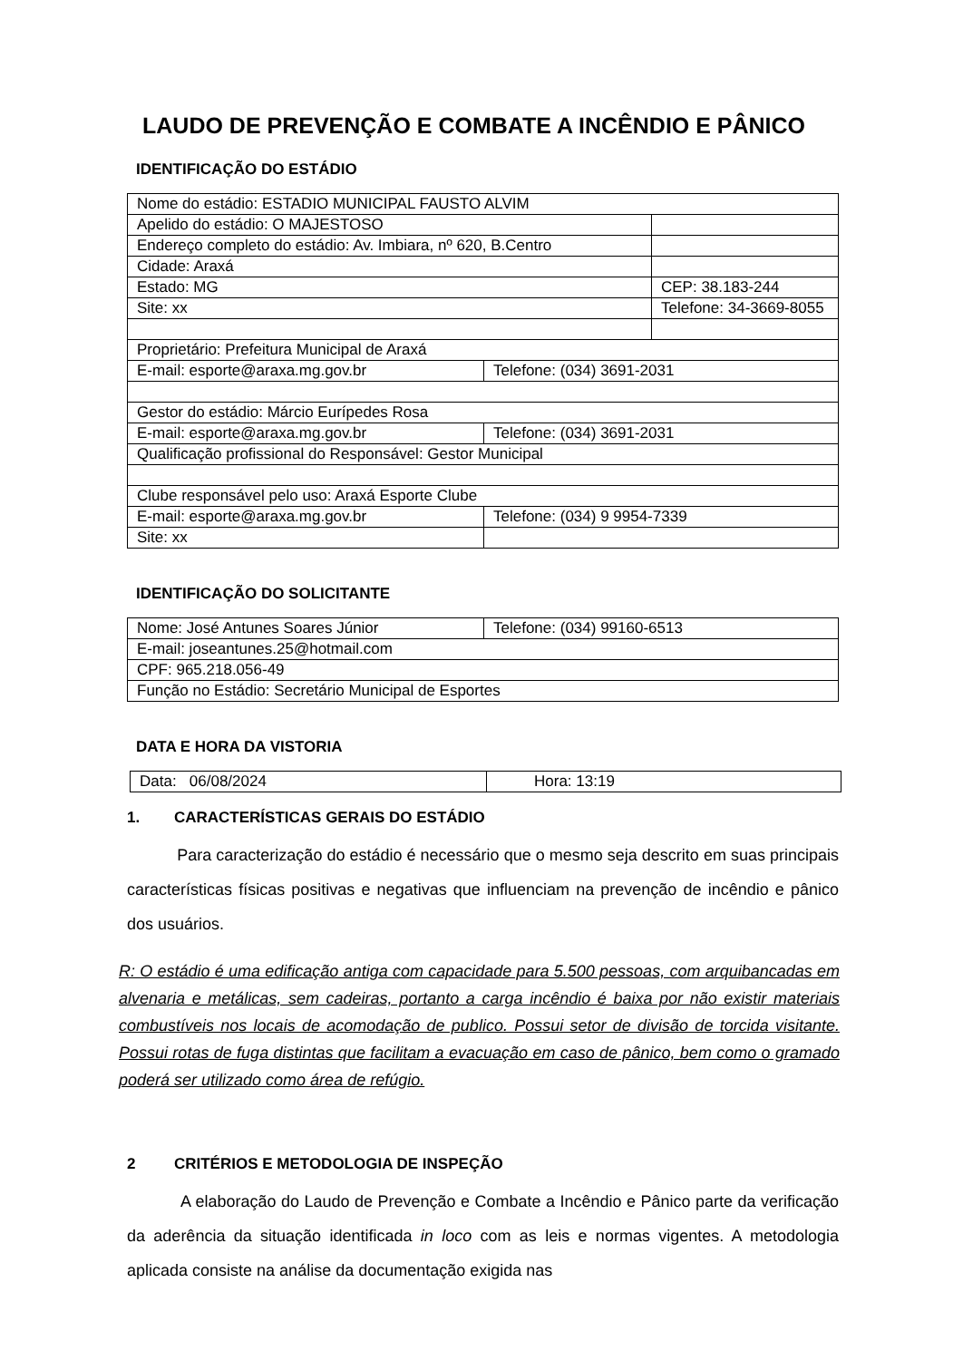LAUDO DE PREVENÇÃO E COMBATE A INCÊNDIO E PÂNICO
IDENTIFICAÇÃO DO ESTÁDIO
| Nome do estádio: ESTADIO MUNICIPAL FAUSTO ALVIM | | |
| Apelido do estádio: O MAJESTOSO | | |
| Endereço completo do estádio: Av. Imbiara, nº 620, B.Centro | | |
| Cidade: Araxá | | |
| Estado: MG | | CEP: 38.183-244 |
| Site: xx | | Telefone: 34-3669-8055 |
| Proprietário: Prefeitura Municipal de Araxá | | |
| E-mail: esporte@araxa.mg.gov.br | Telefone: (034) 3691-2031 | |
| Gestor do estádio: Márcio Eurípedes Rosa | | |
| E-mail: esporte@araxa.mg.gov.br | Telefone: (034) 3691-2031 | |
| Qualificação profissional do Responsável: Gestor Municipal | | |
| Clube responsável pelo uso: Araxá Esporte Clube | | |
| E-mail: esporte@araxa.mg.gov.br | Telefone: (034) 9 9954-7339 | |
| Site: xx | | |
IDENTIFICAÇÃO DO SOLICITANTE
| Nome: José Antunes Soares Júnior | Telefone: (034) 99160-6513 |
| E-mail: joseantunes.25@hotmail.com | |
| CPF: 965.218.056-49 | |
| Função no Estádio: Secretário Municipal de Esportes | |
DATA E HORA DA VISTORIA
| Data: 06/08/2024 | Hora: 13:19 |
1. CARACTERÍSTICAS GERAIS DO ESTÁDIO
Para caracterização do estádio é necessário que o mesmo seja descrito em suas principais características físicas positivas e negativas que influenciam na prevenção de incêndio e pânico dos usuários.
R: O estádio é uma edificação antiga com capacidade para 5.500 pessoas, com arquibancadas em alvenaria e metálicas, sem cadeiras, portanto a carga incêndio é baixa por não existir materiais combustíveis nos locais de acomodação de publico. Possui setor de divisão de torcida visitante. Possui rotas de fuga distintas que facilitam a evacuação em caso de pânico, bem como o gramado poderá ser utilizado como área de refúgio.
2 CRITÉRIOS E METODOLOGIA DE INSPEÇÃO
A elaboração do Laudo de Prevenção e Combate a Incêndio e Pânico parte da verificação da aderência da situação identificada in loco com as leis e normas vigentes. A metodologia aplicada consiste na análise da documentação exigida nas